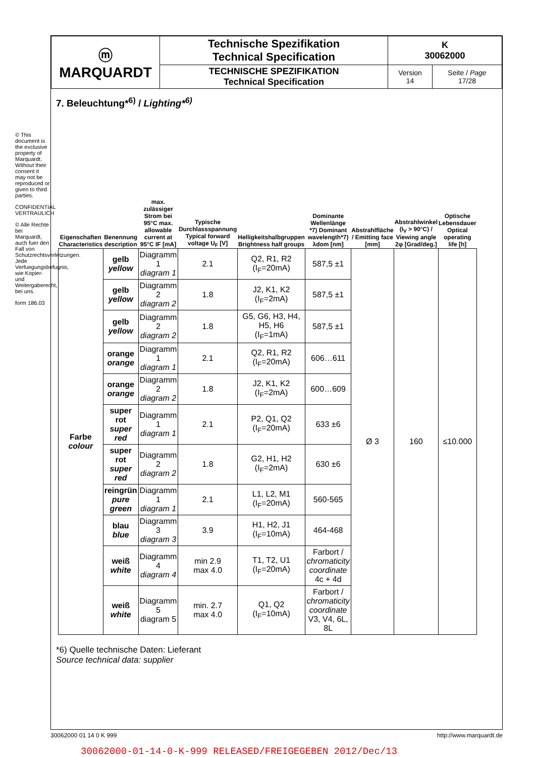© This document is the exclusive property of Marquardt. Without their consent it may not be reproduced or given to third parties.
CONFIDENTIAL VERTRAULICH
© Alle Rechte bei Marquardt, auch fuer den Fall von Schutzrechtsverletzungen. Jede Verfuegungsbefugnis, wie Kopier- und Weitergaberecht, bei uns.
form 186.03
| ⓜ MARQUARDT | Technische Spezifikation Technical Specification | K 30062000 | |
| | TECHNISCHE SPEZIFIKATION Technical Specification | Version 14 | Seite / Page 17/28 |
7. Beleuchtung*<sup>6)</sup> / Lighting*<sup>6)</sup>
| Eigenschaften Characteristics | Benennung description | max. zulässiger Strom bei 95°C max. allowable current at 95°C IF [mA] | Typische Durchlassspannung Typical forward voltage U<sub>F</sub> [V] | Helligkeitshalbgruppen Brightness half groups | Dominante Wellenlänge *7) Dominant wavelength*7) λdom [nm] | Abstrahlfläche / Emitting face [mm] | Abstrahlwinkel (I<sub>V</sub> > 90°C) / Viewing angle 2φ [Grad/deg.] | Optische Lebensdauer Optical operating life [h] |
| --- | --- | --- | --- | --- | --- | --- | --- | --- |
| Farbe colour | gelb yellow | Diagramm 1 diagram 1 | 2.1 | Q2, R1, R2 (I<sub>F</sub>=20mA) | 587,5 ±1 | Ø 3 | 160 | ≤10.000 |
| | gelb yellow | Diagramm 2 diagram 2 | 1.8 | J2, K1, K2 (I<sub>F</sub>=2mA) | 587,5 ±1 | | | |
| | gelb yellow | Diagramm 2 diagram 2 | 1.8 | G5, G6, H3, H4, H5, H6 (I<sub>F</sub>=1mA) | 587,5 ±1 | | | |
| | orange orange | Diagramm 1 diagram 1 | 2.1 | Q2, R1, R2 (I<sub>F</sub>=20mA) | 606…611 | | | |
| | orange orange | Diagramm 2 diagram 2 | 1.8 | J2, K1, K2 (I<sub>F</sub>=2mA) | 600…609 | | | |
| | super rot super red | Diagramm 1 diagram 1 | 2.1 | P2, Q1, Q2 (I<sub>F</sub>=20mA) | 633 ±6 | | | |
| | super rot super red | Diagramm 2 diagram 2 | 1.8 | G2, H1, H2 (I<sub>F</sub>=2mA) | 630 ±6 | | | |
| | reingrün pure green | Diagramm 1 diagram 1 | 2.1 | L1, L2, M1 (I<sub>F</sub>=20mA) | 560-565 | | | |
| | blau blue | Diagramm 3 diagram 3 | 3.9 | H1, H2, J1 (I<sub>F</sub>=10mA) | 464-468 | | | |
| | weiß white | Diagramm 4 diagram 4 | min 2.9 max 4.0 | T1, T2, U1 (I<sub>F</sub>=20mA) | Farbort / chromaticity coordinate 4c + 4d | | | |
| | weiß white | Diagramm 5 diagram 5 | min. 2.7 max 4.0 | Q1, Q2 (I<sub>F</sub>=10mA) | Farbort / chromaticity coordinate V3, V4, 6L, 8L | | | |
*6) Quelle technische Daten: Lieferant
Source technical data: supplier
30062000 01 14 0 K 999 http://www.marquardt.de
30062000-01-14-0-K-999 RELEASED/FREIGEGEBEN 2012/Dec/13